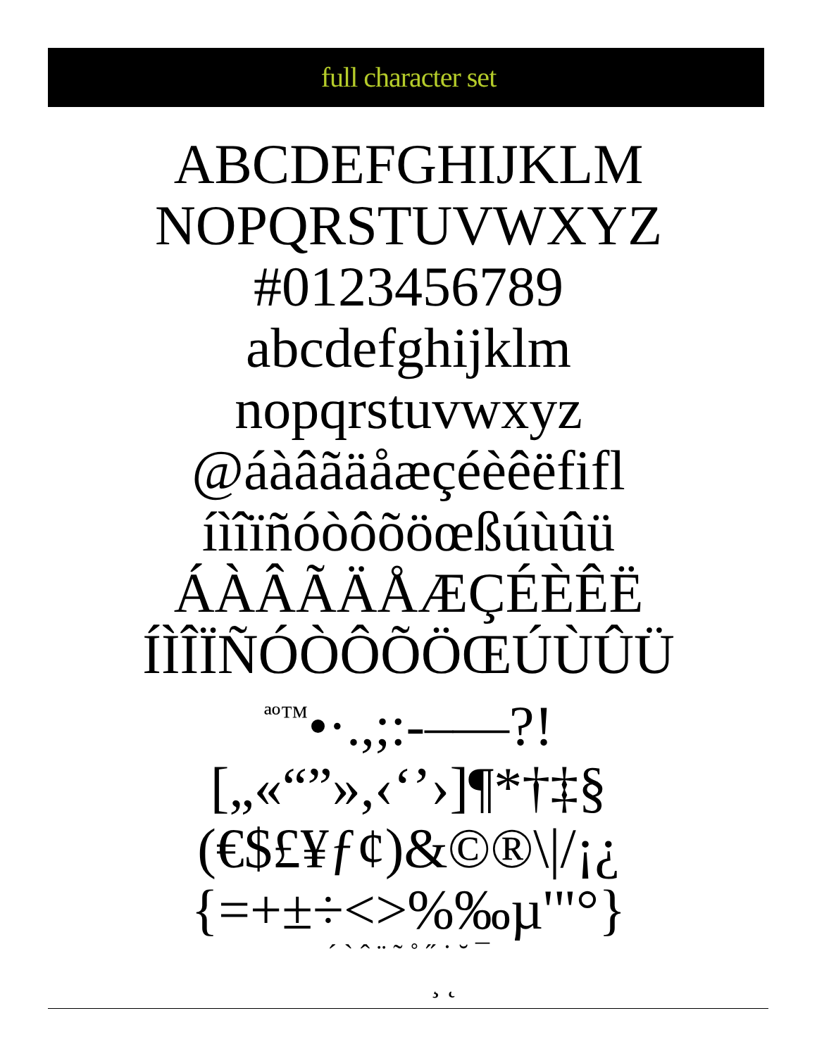full character set
ABCDEFGHIJKLM
NOPQRSTUVWXYZ
#0123456789
abcdefghijklm
nopqrstuvwxyz
@áàâãäåæçéèêëfifl
íìîïñóòôõöœßúùûü
ÁÀÂÃÄÅÆÇÉÈÊË
ÍÌÎÏÑÓÒÔÕÖŒÚÙÛÜ
<sup>ªº™</sup>•·.,;:-–—?!
[„«“”»,‹‘’›]¶*†‡§
(€$£¥ƒ¢)&©®\|/¡¿
{=+±÷<>%‰µ'"°}
´ ` ˆ ¨ ˜ ˚ ˝ ˙ ˘ ¯
¸ ˛